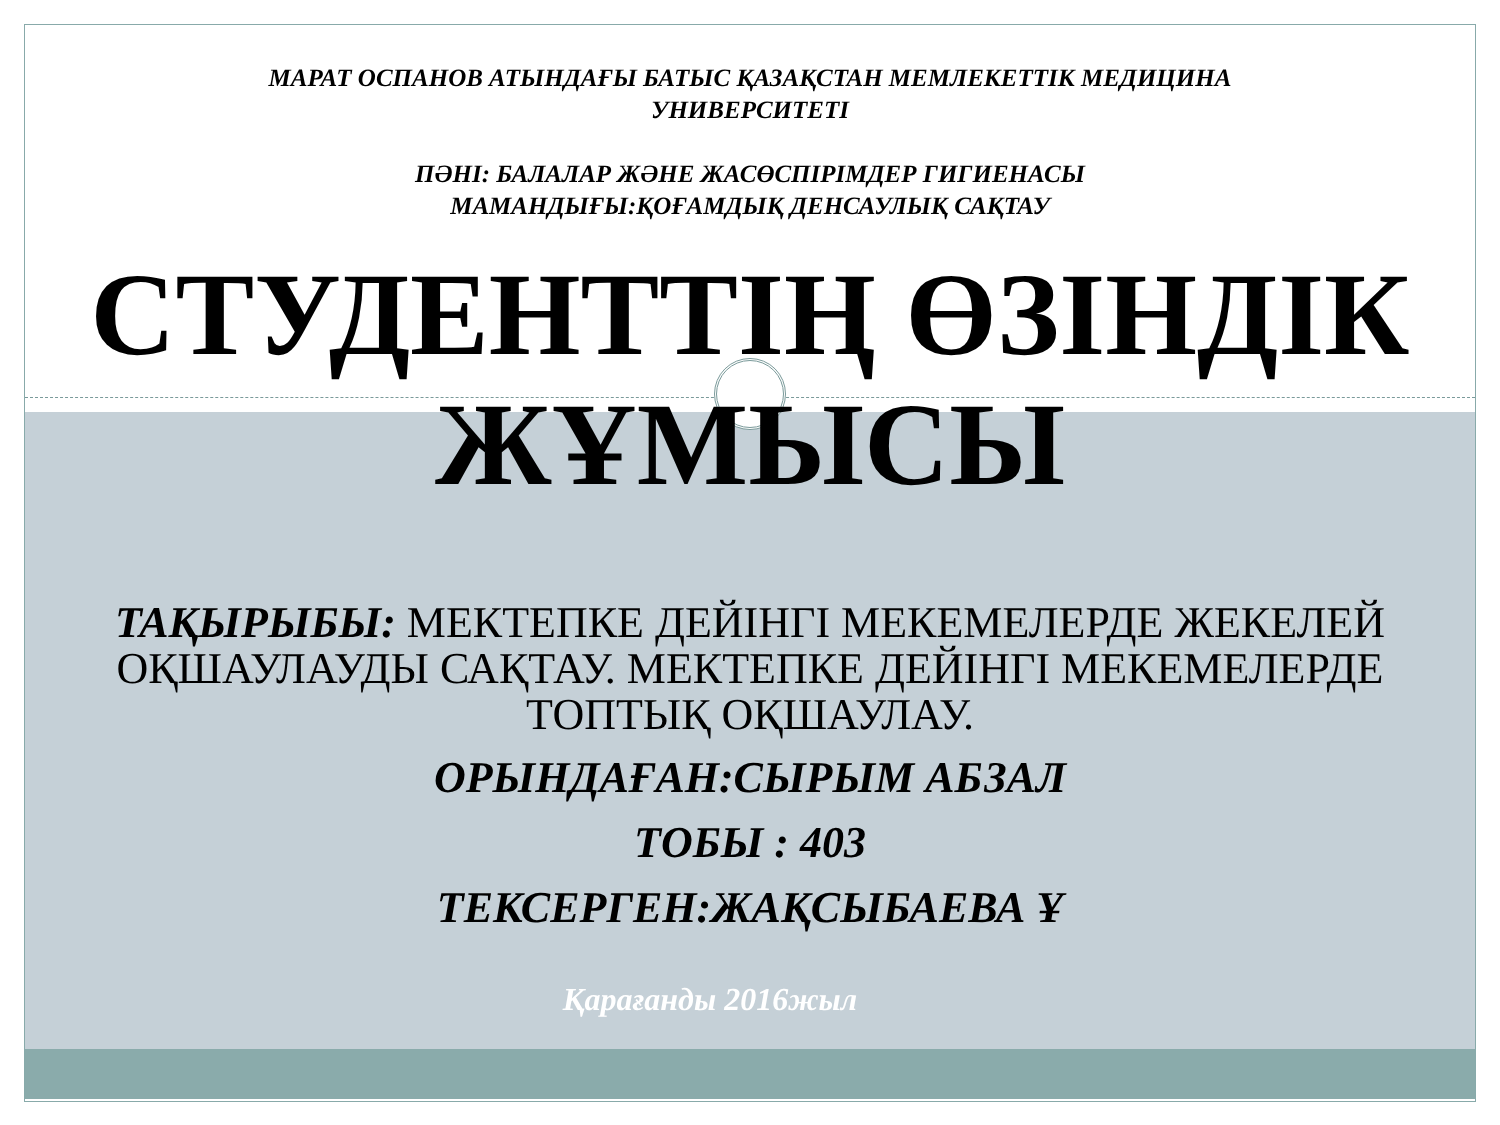МАРАТ ОСПАНОВ АТЫНДАҒЫ БАТЫС ҚАЗАҚСТАН МЕМЛЕКЕТТІК МЕДИЦИНА
УНИВЕРСИТЕТІ
ПӘНІ: БАЛАЛАР ЖӘНЕ ЖАСӨСПІРІМДЕР ГИГИЕНАСЫ
МАМАНДЫҒЫ:ҚОҒАМДЫҚ ДЕНСАУЛЫҚ САҚТАУ
СТУДЕНТТІҢ ӨЗІНДІК ЖҰМЫСЫ
ТАҚЫРЫБЫ: МЕКТЕПКЕ ДЕЙІНГІ МЕКЕМЕЛЕРДЕ ЖЕКЕЛЕЙ ОҚШАУЛАУДЫ САҚТАУ. МЕКТЕПКЕ ДЕЙІНГІ МЕКЕМЕЛЕРДЕ ТОПТЫҚ ОҚШАУЛАУ.
ОРЫНДАҒАН:СЫРЫМ АБЗАЛ
ТОБЫ : 403
ТЕКСЕРГЕН:ЖАҚСЫБАЕВА Ұ
Қарағанды 2016жыл